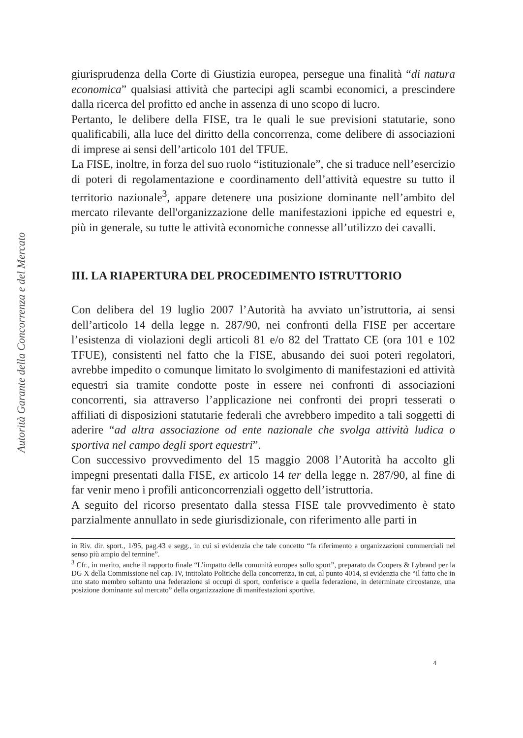Autorità Garante della Concorrenza e del Mercato
giurisprudenza della Corte di Giustizia europea, persegue una finalità “di natura economica” qualsiasi attività che partecipi agli scambi economici, a prescindere dalla ricerca del profitto ed anche in assenza di uno scopo di lucro.
Pertanto, le delibere della FISE, tra le quali le sue previsioni statutarie, sono qualificabili, alla luce del diritto della concorrenza, come delibere di associazioni di imprese ai sensi dell’articolo 101 del TFUE.
La FISE, inoltre, in forza del suo ruolo “istituzionale”, che si traduce nell’esercizio di poteri di regolamentazione e coordinamento dell’attività equestre su tutto il territorio nazionale<sup>3</sup>, appare detenere una posizione dominante nell’ambito del mercato rilevante dell'organizzazione delle manifestazioni ippiche ed equestri e, più in generale, su tutte le attività economiche connesse all’utilizzo dei cavalli.
III. LA RIAPERTURA DEL PROCEDIMENTO ISTRUTTORIO
Con delibera del 19 luglio 2007 l’Autorità ha avviato un’istruttoria, ai sensi dell’articolo 14 della legge n. 287/90, nei confronti della FISE per accertare l’esistenza di violazioni degli articoli 81 e/o 82 del Trattato CE (ora 101 e 102 TFUE), consistenti nel fatto che la FISE, abusando dei suoi poteri regolatori, avrebbe impedito o comunque limitato lo svolgimento di manifestazioni ed attività equestri sia tramite condotte poste in essere nei confronti di associazioni concorrenti, sia attraverso l’applicazione nei confronti dei propri tesserati o affiliati di disposizioni statutarie federali che avrebbero impedito a tali soggetti di aderire “ad altra associazione od ente nazionale che svolga attività ludica o sportiva nel campo degli sport equestri”.
Con successivo provvedimento del 15 maggio 2008 l’Autorità ha accolto gli impegni presentati dalla FISE, ex articolo 14 ter della legge n. 287/90, al fine di far venir meno i profili anticoncorrenziali oggetto dell’istruttoria.
A seguito del ricorso presentato dalla stessa FISE tale provvedimento è stato parzialmente annullato in sede giurisdizionale, con riferimento alle parti in
in Riv. dir. sport., 1/95, pag.43 e segg., in cui si evidenzia che tale concetto “fa riferimento a organizzazioni commerciali nel senso più ampio del termine”.
<sup>3</sup> Cfr., in merito, anche il rapporto finale “L’impatto della comunità europea sullo sport”, preparato da Coopers & Lybrand per la DG X della Commissione nel cap. IV, intitolato Politiche della concorrenza, in cui, al punto 4014, si evidenzia che “il fatto che in uno stato membro soltanto una federazione si occupi di sport, conferisce a quella federazione, in determinate circostanze, una posizione dominante sul mercato” della organizzazione di manifestazioni sportive.
4